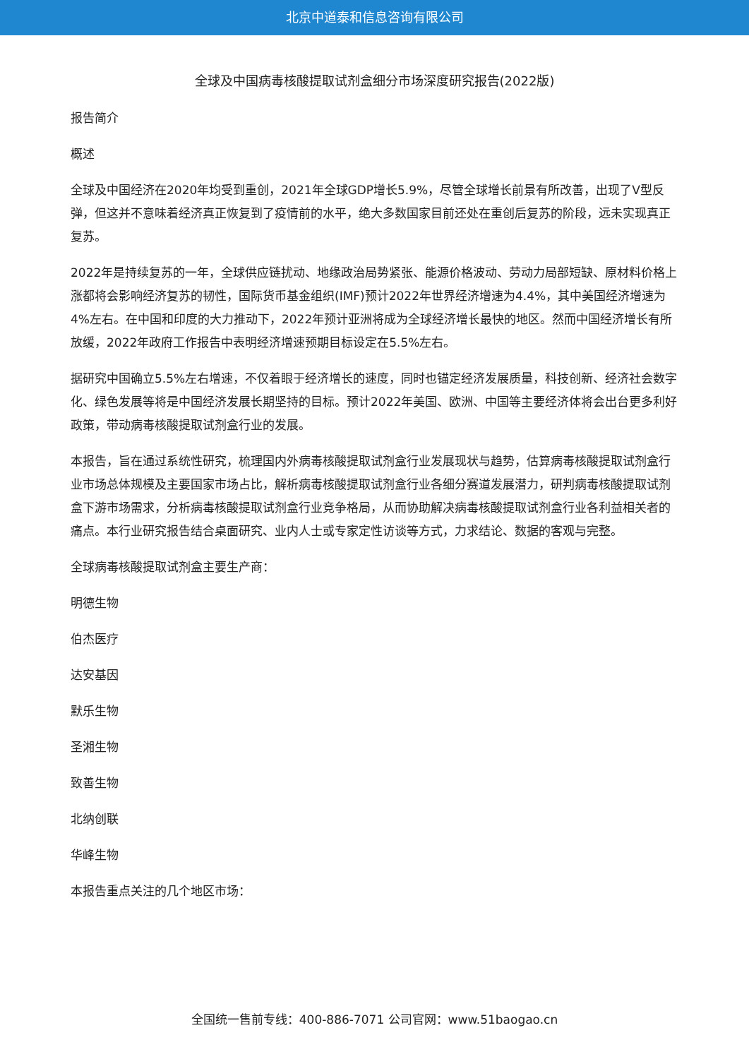北京中道泰和信息咨询有限公司
全球及中国病毒核酸提取试剂盒细分市场深度研究报告(2022版)
报告简介
概述
全球及中国经济在2020年均受到重创，2021年全球GDP增长5.9%，尽管全球增长前景有所改善，出现了V型反弹，但这并不意味着经济真正恢复到了疫情前的水平，绝大多数国家目前还处在重创后复苏的阶段，远未实现真正复苏。
2022年是持续复苏的一年，全球供应链扰动、地缘政治局势紧张、能源价格波动、劳动力局部短缺、原材料价格上涨都将会影响经济复苏的韧性，国际货币基金组织(IMF)预计2022年世界经济增速为4.4%，其中美国经济增速为4%左右。在中国和印度的大力推动下，2022年预计亚洲将成为全球经济增长最快的地区。然而中国经济增长有所放缓，2022年政府工作报告中表明经济增速预期目标设定在5.5%左右。
据研究中国确立5.5%左右增速，不仅着眼于经济增长的速度，同时也锚定经济发展质量，科技创新、经济社会数字化、绿色发展等将是中国经济发展长期坚持的目标。预计2022年美国、欧洲、中国等主要经济体将会出台更多利好政策，带动病毒核酸提取试剂盒行业的发展。
本报告，旨在通过系统性研究，梳理国内外病毒核酸提取试剂盒行业发展现状与趋势，估算病毒核酸提取试剂盒行业市场总体规模及主要国家市场占比，解析病毒核酸提取试剂盒行业各细分赛道发展潜力，研判病毒核酸提取试剂盒下游市场需求，分析病毒核酸提取试剂盒行业竞争格局，从而协助解决病毒核酸提取试剂盒行业各利益相关者的痛点。本行业研究报告结合桌面研究、业内人士或专家定性访谈等方式，力求结论、数据的客观与完整。
全球病毒核酸提取试剂盒主要生产商：
明德生物
伯杰医疗
达安基因
默乐生物
圣湘生物
致善生物
北纳创联
华峰生物
本报告重点关注的几个地区市场：
全国统一售前专线：400-886-7071 公司官网：www.51baogao.cn